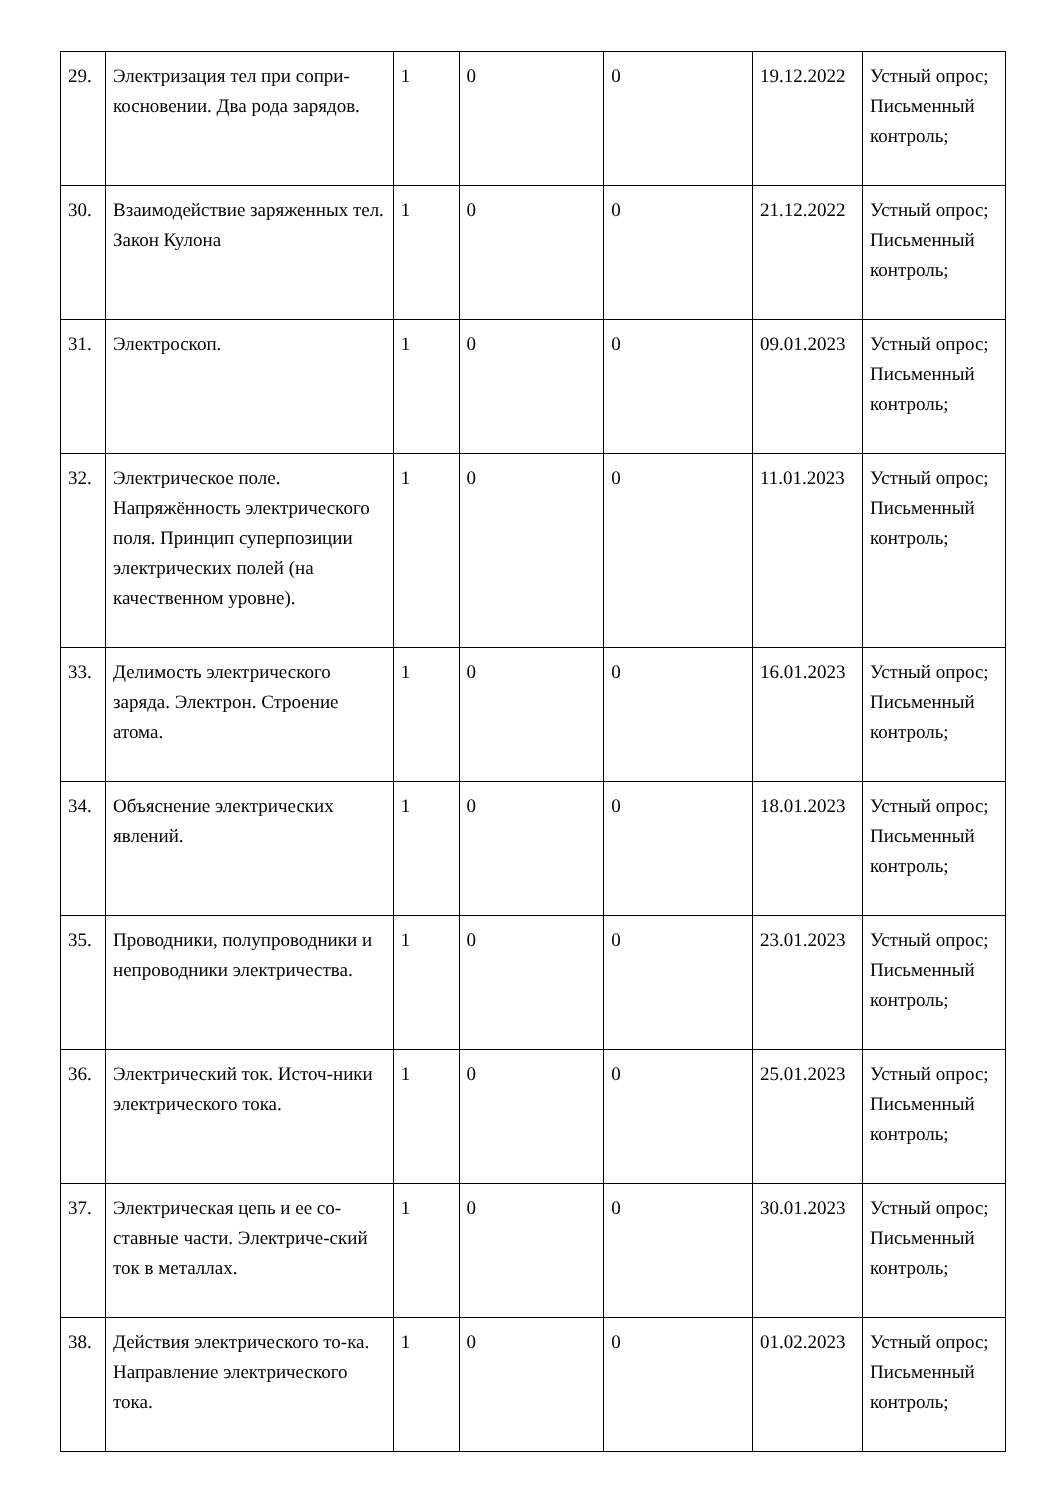| 29. | Электризация тел при сопри-косновении. Два рода зарядов. | 1 | 0 | 0 | 19.12.2022 | Устный опрос; Письменный контроль; |
| 30. | Взаимодействие заряженных тел. Закон Кулона | 1 | 0 | 0 | 21.12.2022 | Устный опрос; Письменный контроль; |
| 31. | Электроскоп. | 1 | 0 | 0 | 09.01.2023 | Устный опрос; Письменный контроль; |
| 32. | Электрическое поле. Напряжённость электрического поля. Принцип суперпозиции электрических полей (на качественном уровне). | 1 | 0 | 0 | 11.01.2023 | Устный опрос; Письменный контроль; |
| 33. | Делимость электрического заряда. Электрон. Строение атома. | 1 | 0 | 0 | 16.01.2023 | Устный опрос; Письменный контроль; |
| 34. | Объяснение электрических явлений. | 1 | 0 | 0 | 18.01.2023 | Устный опрос; Письменный контроль; |
| 35. | Проводники, полупроводники и непроводники электричества. | 1 | 0 | 0 | 23.01.2023 | Устный опрос; Письменный контроль; |
| 36. | Электрический ток. Источ-ники электрического тока. | 1 | 0 | 0 | 25.01.2023 | Устный опрос; Письменный контроль; |
| 37. | Электрическая цепь и ее со-ставные части. Электриче-ский ток в металлах. | 1 | 0 | 0 | 30.01.2023 | Устный опрос; Письменный контроль; |
| 38. | Действия электрического то-ка. Направление электрического тока. | 1 | 0 | 0 | 01.02.2023 | Устный опрос; Письменный контроль; |